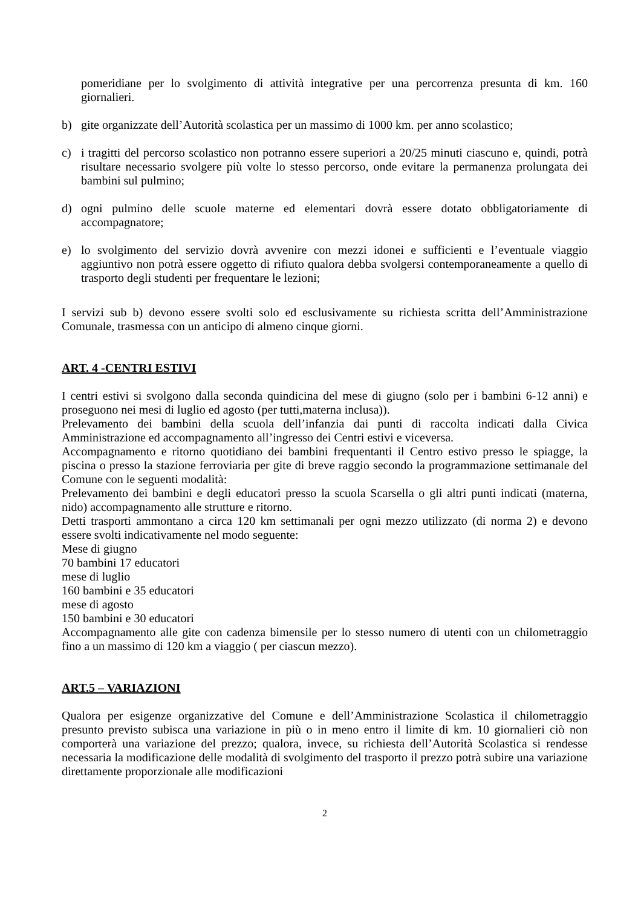pomeridiane per lo svolgimento di attività integrative per una percorrenza presunta di km. 160 giornalieri.
b) gite organizzate dell’Autorità scolastica per un massimo di 1000 km. per anno scolastico;
c) i tragitti del percorso scolastico non potranno essere superiori a 20/25 minuti ciascuno e, quindi, potrà risultare necessario svolgere più volte lo stesso percorso, onde evitare la permanenza prolungata dei bambini sul pulmino;
d) ogni pulmino delle scuole materne ed elementari dovrà essere dotato obbligatoriamente di accompagnatore;
e) lo svolgimento del servizio dovrà avvenire con mezzi idonei e sufficienti e l’eventuale viaggio aggiuntivo non potrà essere oggetto di rifiuto qualora debba svolgersi contemporaneamente a quello di trasporto degli studenti per frequentare le lezioni;
I servizi sub b) devono essere svolti solo ed esclusivamente su richiesta scritta dell’Amministrazione Comunale, trasmessa con un anticipo di almeno cinque giorni.
ART. 4 -CENTRI ESTIVI
I centri estivi si svolgono dalla seconda quindicina del mese di giugno (solo per i bambini 6-12 anni) e proseguono nei mesi di luglio ed agosto (per tutti,materna inclusa)).
Prelevamento dei bambini della scuola dell’infanzia dai punti di raccolta indicati dalla Civica Amministrazione ed accompagnamento all’ingresso dei Centri estivi e viceversa.
Accompagnamento e ritorno quotidiano dei bambini frequentanti il Centro estivo presso le spiagge, la piscina o presso la stazione ferroviaria per gite di breve raggio secondo la programmazione settimanale del Comune con le seguenti modalità:
Prelevamento dei bambini e degli educatori presso la scuola Scarsella o gli altri punti indicati (materna, nido) accompagnamento alle strutture e ritorno.
Detti trasporti ammontano a circa 120 km settimanali per ogni mezzo utilizzato (di norma 2) e devono essere svolti indicativamente nel modo seguente:
Mese di giugno
70 bambini 17 educatori
mese di luglio
160 bambini e 35 educatori
mese di agosto
150 bambini e 30 educatori
Accompagnamento alle gite con cadenza bimensile per lo stesso numero di utenti con un chilometraggio fino a un massimo di 120 km a viaggio ( per ciascun mezzo).
ART.5 – VARIAZIONI
Qualora per esigenze organizzative del Comune e dell’Amministrazione Scolastica il chilometraggio presunto previsto subisca una variazione in più o in meno entro il limite di km. 10 giornalieri ciò non comporterà una variazione del prezzo; qualora, invece, su richiesta dell’Autorità Scolastica si rendesse necessaria la modificazione delle modalità di svolgimento del trasporto il prezzo potrà subire una variazione direttamente proporzionale alle modificazioni
2